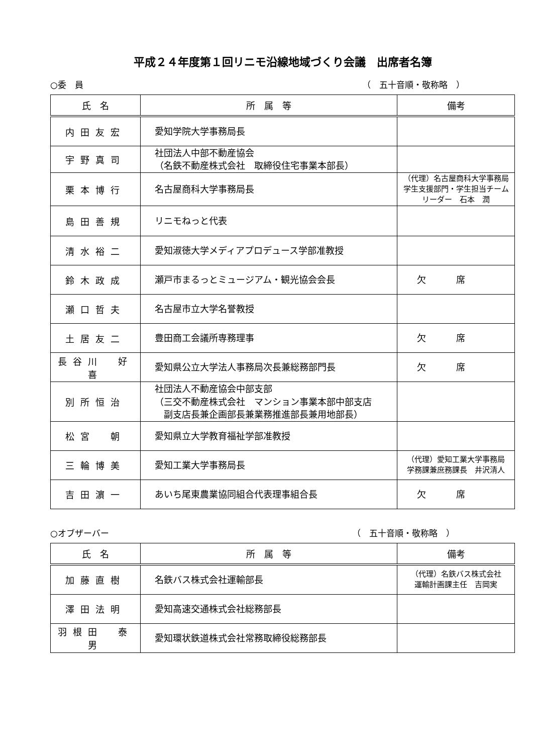平成２４年度第１回リニモ沿線地域づくり会議　出席者名簿
○委　員 （　五十音順・敬称略　）
| 氏 名 | 所 属 等 | 備考 |
| --- | --- | --- |
| 内田友宏 | 愛知学院大学事務局長 | |
| 宇野真司 | 社団法人中部不動産協会 （名鉄不動産株式会社 取締役住宅事業本部長） | |
| 栗本博行 | 名古屋商科大学事務局長 | （代理）名古屋商科大学事務局 学生支援部門・学生担当チーム リーダー 石本 潤 |
| 島田善規 | リニモねっと代表 | |
| 清水裕二 | 愛知淑徳大学メディアプロデュース学部准教授 | |
| 鈴木政成 | 瀬戸市まるっとミュージアム・観光協会会長 | 欠席 |
| 瀬口哲夫 | 名古屋市立大学名誉教授 | |
| 土居友二 | 豊田商工会議所専務理事 | 欠席 |
| 長谷川 好喜 | 愛知県公立大学法人事務局次長兼総務部門長 | 欠席 |
| 別所恒治 | 社団法人不動産協会中部支部 （三交不動産株式会社 マンション事業本部中部支店 副支店長兼企画部長兼業務推進部長兼用地部長） | |
| 松宮 朝 | 愛知県立大学教育福祉学部准教授 | |
| 三輪博美 | 愛知工業大学事務局長 | （代理）愛知工業大学事務局 学務課兼庶務課長 井沢清人 |
| 吉田濵一 | あいち尾東農業協同組合代表理事組合長 | 欠席 |
○オブザーバー （　五十音順・敬称略　）
| 氏 名 | 所 属 等 | 備考 |
| --- | --- | --- |
| 加藤直樹 | 名鉄バス株式会社運輸部長 | （代理）名鉄バス株式会社 運輸計画課主任 吉岡実 |
| 澤田法明 | 愛知高速交通株式会社総務部長 | |
| 羽根田 泰男 | 愛知環状鉄道株式会社常務取締役総務部長 | |